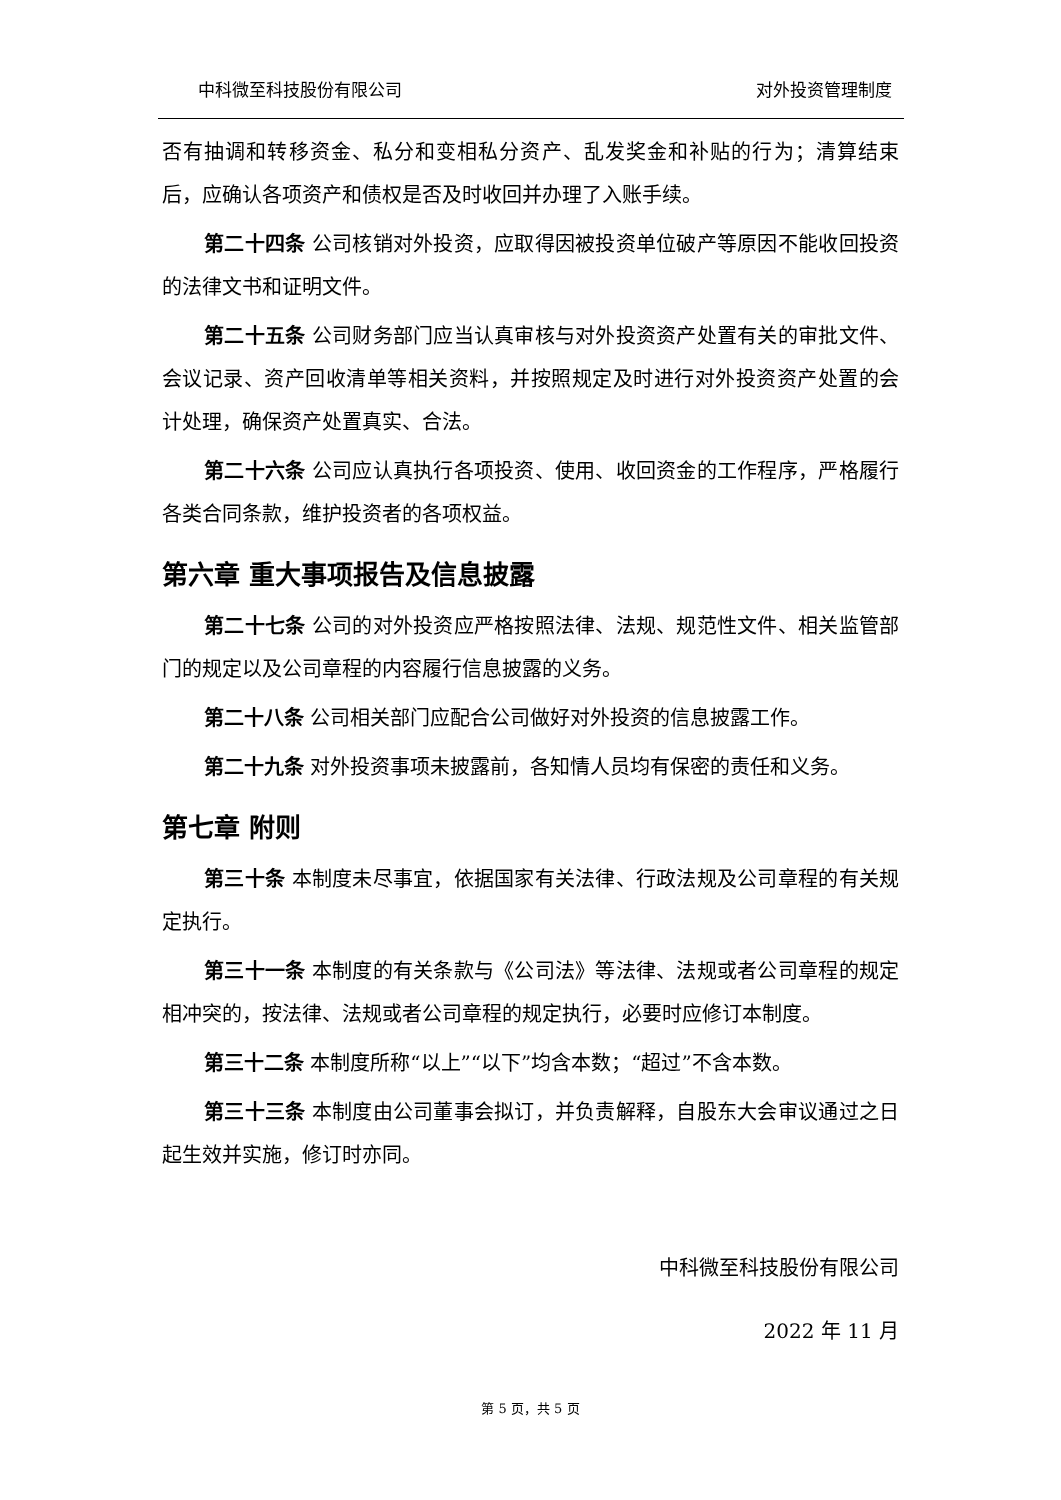中科微至科技股份有限公司 对外投资管理制度
否有抽调和转移资金、私分和变相私分资产、乱发奖金和补贴的行为；清算结束后，应确认各项资产和债权是否及时收回并办理了入账手续。
第二十四条 公司核销对外投资，应取得因被投资单位破产等原因不能收回投资的法律文书和证明文件。
第二十五条 公司财务部门应当认真审核与对外投资资产处置有关的审批文件、会议记录、资产回收清单等相关资料，并按照规定及时进行对外投资资产处置的会计处理，确保资产处置真实、合法。
第二十六条 公司应认真执行各项投资、使用、收回资金的工作程序，严格履行各类合同条款，维护投资者的各项权益。
第六章 重大事项报告及信息披露
第二十七条 公司的对外投资应严格按照法律、法规、规范性文件、相关监管部门的规定以及公司章程的内容履行信息披露的义务。
第二十八条 公司相关部门应配合公司做好对外投资的信息披露工作。
第二十九条 对外投资事项未披露前，各知情人员均有保密的责任和义务。
第七章 附则
第三十条 本制度未尽事宜，依据国家有关法律、行政法规及公司章程的有关规定执行。
第三十一条 本制度的有关条款与《公司法》等法律、法规或者公司章程的规定相冲突的，按法律、法规或者公司章程的规定执行，必要时应修订本制度。
第三十二条 本制度所称“以上”“以下”均含本数；“超过”不含本数。
第三十三条 本制度由公司董事会拟订，并负责解释，自股东大会审议通过之日起生效并实施，修订时亦同。
中科微至科技股份有限公司
2022 年 11 月
第 5 页，共 5 页